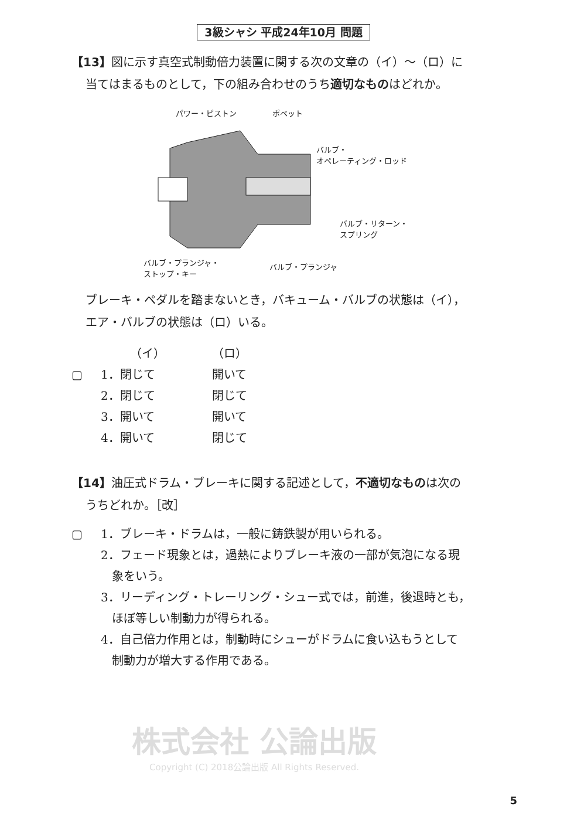3級シャシ 平成24年10月 問題
【13】図に示す真空式制動倍力装置に関する次の文章の（イ）～（ロ）に
当てはまるものとして，下の組み合わせのうち適切なものはどれか。
パワー・ピストン ポペット
バルブ・
オペレーティング・ロッド
バルブ・リターン・
スプリング
バルブ・プランジャ・
ストップ・キー
バルブ・プランジャ
ブレーキ・ペダルを踏まないとき，バキューム・バルブの状態は（イ），
エア・バルブの状態は（ロ）いる。
（イ） （ロ）
▢ 1．閉じて 開いて
2．閉じて 閉じて
3．開いて 開いて
4．開いて 閉じて
【14】油圧式ドラム・ブレーキに関する記述として，不適切なものは次の
うちどれか。［改］
▢ 1．ブレーキ・ドラムは，一般に鋳鉄製が用いられる。
2．フェード現象とは，過熱によりブレーキ液の一部が気泡になる現
象をいう。
3．リーディング・トレーリング・シュー式では，前進，後退時とも，
ほぼ等しい制動力が得られる。
4．自己倍力作用とは，制動時にシューがドラムに食い込もうとして
制動力が増大する作用である。
株式会社 公論出版
Copyright (C) 2018公論出版 All Rights Reserved.
5